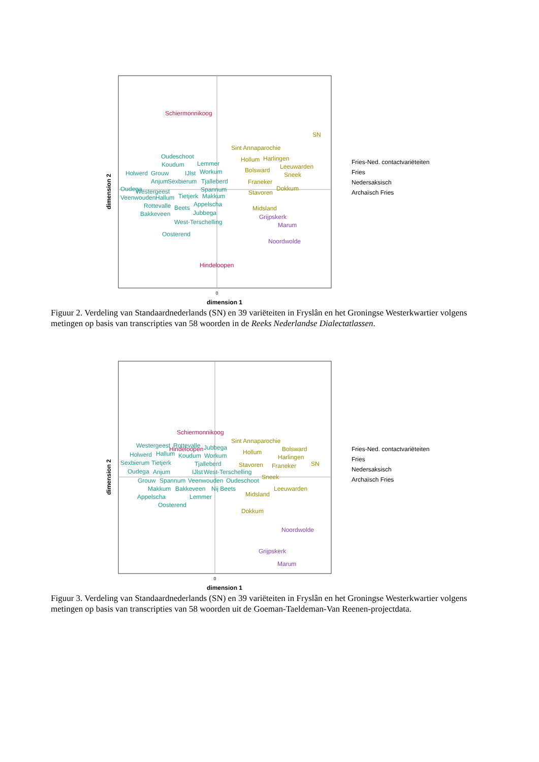0
dimension 1
dimension 2
Schiermonnikoog
Hindeloopen
SN
Sint Annaparochie
Hollum
Harlingen
Leeuwarden
Bolsward
Sneek
Franeker
Dokkum
Stavoren
Midsland
Grijpskerk
Marum
Noordwolde
Oudeschoot
Koudum
Lemmer
Holwerd
Grouw
IJlst
Workum
Anjum
Sexbierum
Tjalleberd
Oudega
Westergeest
Spannum
Veenwouden
Hallum
Tietjerk
Makkum
Rottevalle
Appelscha
Beets
Bakkeveen
Jubbega
West-Terschelling
Oosterend
Fries-Ned. contactvariëteiten
Fries
Nedersaksisch
Archaïsch Fries
Figuur 2. Verdeling van Standaardnederlands (SN) en 39 variëteiten in Fryslân en het Groningse Westerkwartier volgens metingen op basis van transcripties van 58 woorden in de Reeks Nederlandse Dialectatlassen.
0
dimension 1
dimension 2
Schiermonnikoog
Hindeloopen
Sint Annaparochie
Bolsward
Hollum
Harlingen
Stavoren
Franeker
SN
Sneek
Leeuwarden
Midsland
Dokkum
Noordwolde
Grijpskerk
Marum
Westergeest
Rottevalle
Jubbega
Holwerd
Hallum
Koudum
Workum
Sexbierum
Tietjerk
Tjalleberd
Oudega
Anjum
IJlst
West-Terschelling
Grouw
Spannum
Veenwouden
Oudeschoot
Makkum
Bakkeveen
Nij Beets
Appelscha
Lemmer
Oosterend
Fries-Ned. contactvariëteiten
Fries
Nedersaksisch
Archaïsch Fries
Figuur 3. Verdeling van Standaardnederlands (SN) en 39 variëteiten in Fryslân en het Groningse Westerkwartier volgens metingen op basis van transcripties van 58 woorden uit de Goeman-Taeldeman-Van Reenen-projectdata.